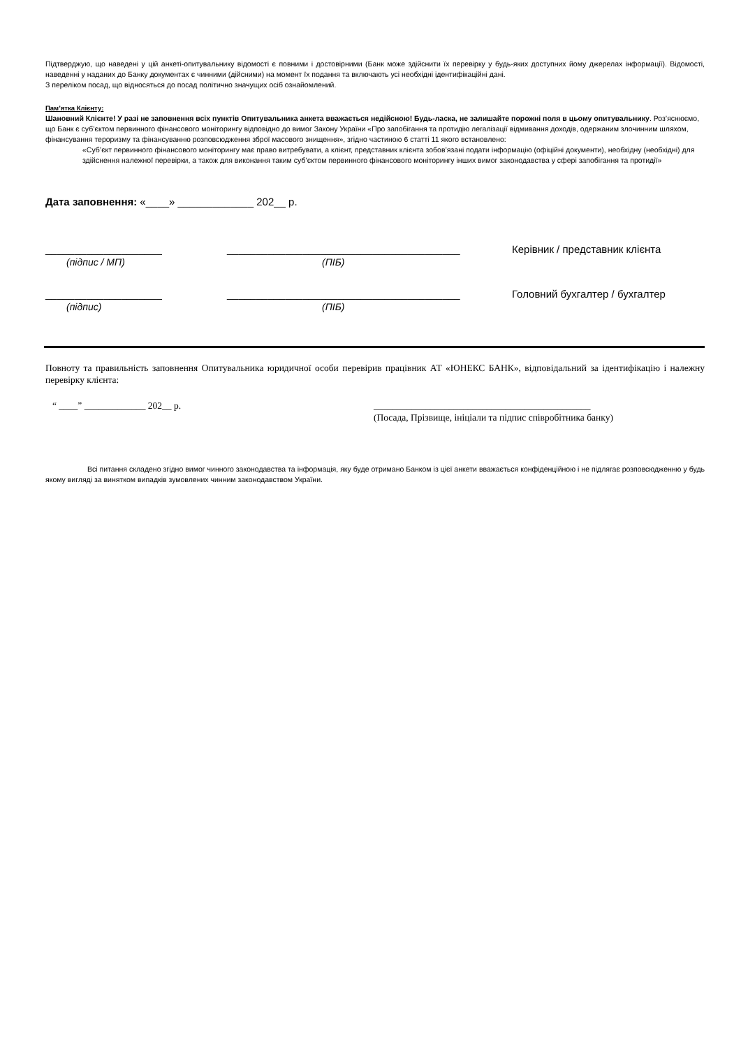Підтверджую, що наведені у цій анкеті-опитувальнику відомості є повними і достовірними (Банк може здійснити їх перевірку у будь-яких доступних йому джерелах інформації). Відомості, наведенні у наданих до Банку документах є чинними (дійсними) на момент їх подання та включають усі необхідні ідентифікаційні дані.
З переліком посад, що відносяться до посад політично значущих осіб ознайомлений.
Пам’ятка Клієнту:
Шановний Клієнте! У разі не заповнення всіх пунктів Опитувальника анкета вважається недійсною! Будь-ласка, не залишайте порожні поля в цьому опитувальнику. Роз’яснюємо, що Банк є суб’єктом первинного фінансового моніторингу відповідно до вимог Закону України «Про запобігання та протидію легалізації відмивання доходів, одержаним злочинним шляхом, фінансування тероризму та фінансуванню розповсюдження зброї масового знищення», згідно частиною 6 статті 11 якого встановлено:
«Суб’єкт первинного фінансового моніторингу має право витребувати, а клієнт, представник клієнта зобов’язані подати інформацію (офіційні документи), необхідну (необхідні) для здійснення належної перевірки, а також для виконання таким суб’єктом первинного фінансового моніторингу інших вимог законодавства у сфері запобігання та протидії»
Дата заповнення: «____» _____________ 202__ р.
____________________ ________________________________________ Керівник / представник клієнта
(підпис / МП) (ПІБ)
____________________ ________________________________________ Головний бухгалтер / бухгалтер
(підпис) (ПІБ)
Повноту та правильність заповнення Опитувальника юридичної особи перевірив працівник АТ «ЮНЕКС БАНК», відповідальний за ідентифікацію і належну перевірку клієнта:
“ ____” _____________ 202__ р. ______________________________________________
(Посада, Прізвище, ініціали та підпис співробітника банку)
Всі питання складено згідно вимог чинного законодавства та інформація, яку буде отримано Банком із цієї анкети вважається конфіденційною і не підлягає розповсюдженню у будь якому вигляді за винятком випадків зумовлених чинним законодавством України.